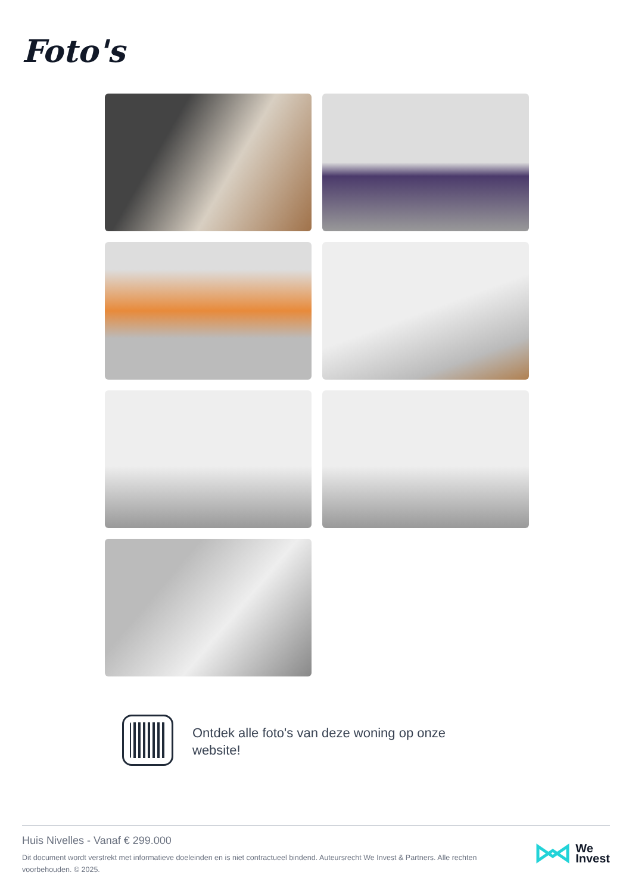Foto's
Ontdek alle foto's van deze woning op onze website!
Huis Nivelles - Vanaf € 299.000
Dit document wordt verstrekt met informatieve doeleinden en is niet contractueel bindend. Auteursrecht We Invest & Partners. Alle rechten voorbehouden. © 2025.
We
Invest